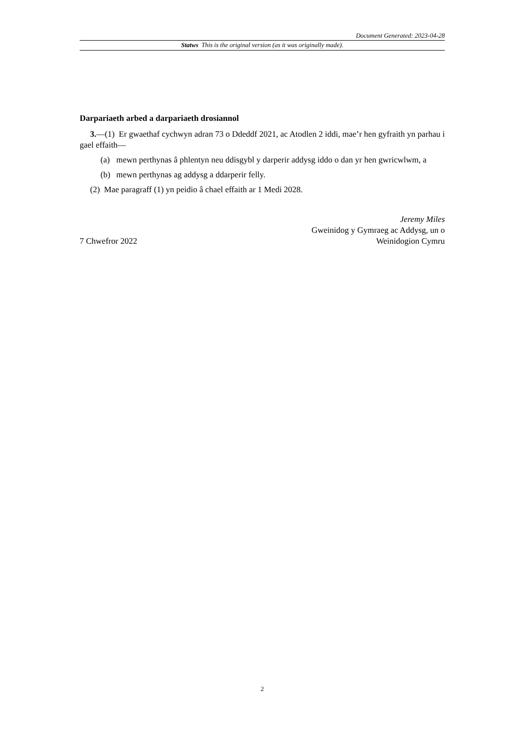Document Generated: 2023-04-28
Statws This is the original version (as it was originally made).
Darpariaeth arbed a darpariaeth drosiannol
3.—(1) Er gwaethaf cychwyn adran 73 o Ddeddf 2021, ac Atodlen 2 iddi, mae’r hen gyfraith yn parhau i gael effaith—
(a) mewn perthynas â phlentyn neu ddisgybl y darperir addysg iddo o dan yr hen gwricwlwm, a
(b) mewn perthynas ag addysg a ddarperir felly.
(2) Mae paragraff (1) yn peidio â chael effaith ar 1 Medi 2028.
7 Chwefror 2022
Jeremy Miles
Gweinidog y Gymraeg ac Addysg, un o
Weinidogion Cymru
2